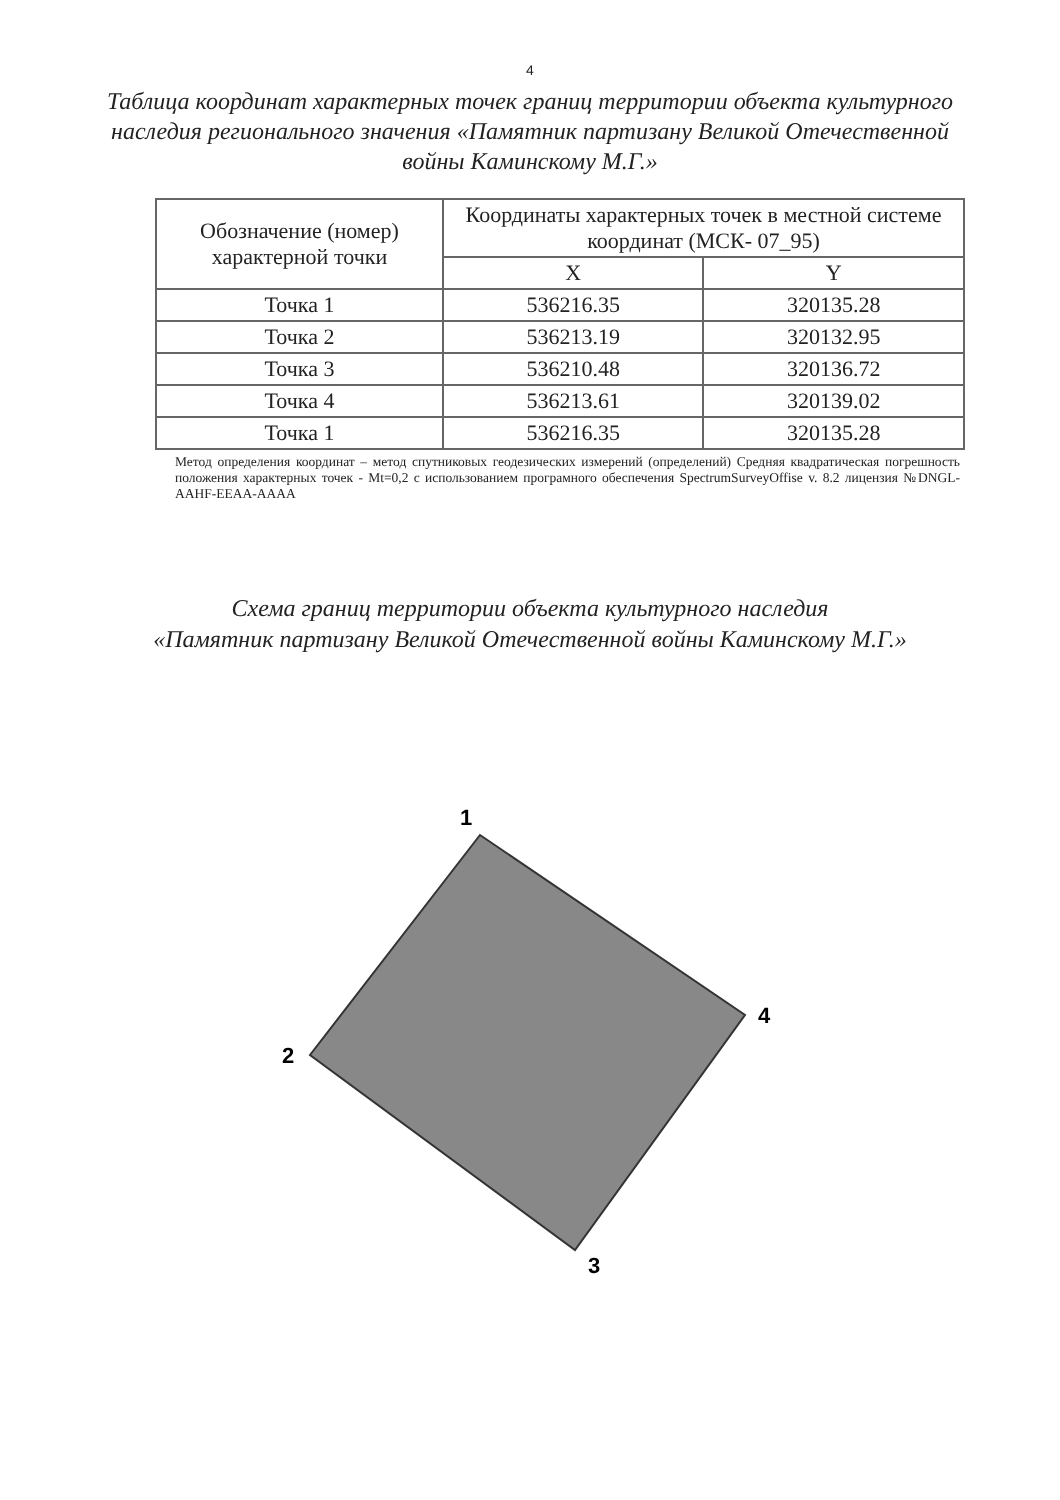4
Таблица координат характерных точек границ территории объекта культурного наследия регионального значения «Памятник партизану Великой Отечественной войны Каминскому М.Г.»
| Обозначение (номер) характерной точки | Координаты характерных точек в местной системе координат (МСК- 07_95) | |
| --- | --- | --- |
| | X | Y |
| Точка 1 | 536216.35 | 320135.28 |
| Точка 2 | 536213.19 | 320132.95 |
| Точка 3 | 536210.48 | 320136.72 |
| Точка 4 | 536213.61 | 320139.02 |
| Точка 1 | 536216.35 | 320135.28 |
Метод определения координат – метод спутниковых геодезических измерений (определений) Средняя квадратическая погрешность положения характерных точек - Mt=0,2 с использованием програмного обеспечения SpectrumSurveyOffise v. 8.2 лицензия №DNGL-AAHF-EEAA-AAAA
Схема границ территории объекта культурного наследия
«Памятник партизану Великой Отечественной войны Каминскому М.Г.»
1
2
3
4